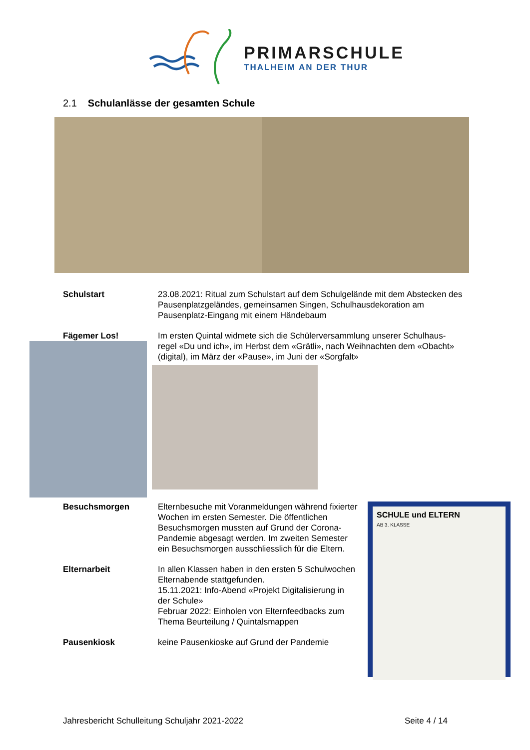PRIMARSCHULE
THALHEIM AN DER THUR
2.1 Schulanlässe der gesamten Schule
Schulstart 23.08.2021: Ritual zum Schulstart auf dem Schulgelände mit dem Abstecken des Pausenplatzgeländes, gemeinsamen Singen, Schulhausdekoration am Pausenplatz-Eingang mit einem Händebaum
Fägemer Los! Im ersten Quintal widmete sich die Schülerversammlung unserer Schulhaus-regel «Du und ich», im Herbst dem «Grätli», nach Weihnachten dem «Obacht» (digital), im März der «Pause», im Juni der «Sorgfalt»
Besuchsmorgen Elternbesuche mit Voranmeldungen während fixierter Wochen im ersten Semester. Die öffentlichen Besuchsmorgen mussten auf Grund der Corona-Pandemie abgesagt werden. Im zweiten Semester ein Besuchsmorgen ausschliesslich für die Eltern.
Elternarbeit In allen Klassen haben in den ersten 5 Schulwochen Elternabende stattgefunden.
15.11.2021: Info-Abend «Projekt Digitalisierung in der Schule»
Februar 2022: Einholen von Elternfeedbacks zum Thema Beurteilung / Quintalsmappen
Pausenkiosk keine Pausenkioske auf Grund der Pandemie
SCHULE und ELTERN
AB 3. KLASSE
Jahresbericht Schulleitung Schuljahr 2021-2022 Seite 4 / 14